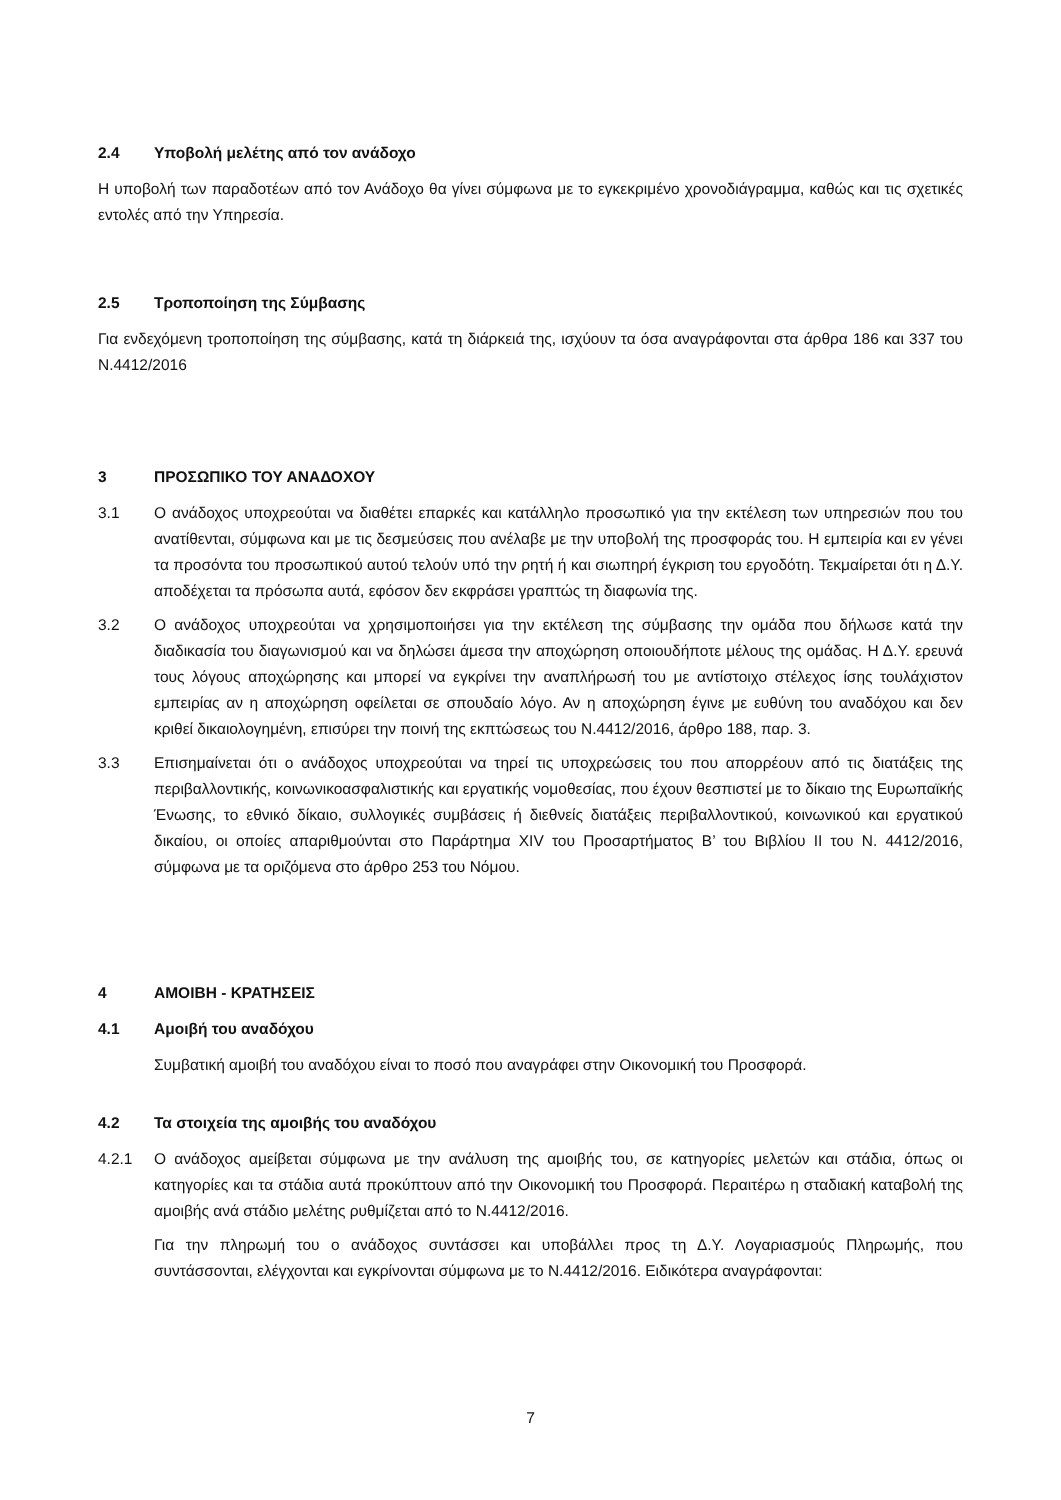2.4 Υποβολή μελέτης από τον ανάδοχο
Η υποβολή των παραδοτέων από τον Ανάδοχο θα γίνει σύμφωνα με το εγκεκριμένο χρονοδιάγραμμα, καθώς και τις σχετικές εντολές από την Υπηρεσία.
2.5 Τροποποίηση της Σύμβασης
Για ενδεχόμενη τροποποίηση της σύμβασης, κατά τη διάρκειά της, ισχύουν τα όσα αναγράφονται στα άρθρα 186 και 337 του Ν.4412/2016
3 ΠΡΟΣΩΠΙΚΟ ΤΟΥ ΑΝΑΔΟΧΟΥ
3.1 Ο ανάδοχος υποχρεούται να διαθέτει επαρκές και κατάλληλο προσωπικό για την εκτέλεση των υπηρεσιών που του ανατίθενται, σύμφωνα και με τις δεσμεύσεις που ανέλαβε με την υποβολή της προσφοράς του. Η εμπειρία και εν γένει τα προσόντα του προσωπικού αυτού τελούν υπό την ρητή ή και σιωπηρή έγκριση του εργοδότη. Τεκμαίρεται ότι η Δ.Υ. αποδέχεται τα πρόσωπα αυτά, εφόσον δεν εκφράσει γραπτώς τη διαφωνία της.
3.2 Ο ανάδοχος υποχρεούται να χρησιμοποιήσει για την εκτέλεση της σύμβασης την ομάδα που δήλωσε κατά την διαδικασία του διαγωνισμού και να δηλώσει άμεσα την αποχώρηση οποιουδήποτε μέλους της ομάδας. Η Δ.Υ. ερευνά τους λόγους αποχώρησης και μπορεί να εγκρίνει την αναπλήρωσή του με αντίστοιχο στέλεχος ίσης τουλάχιστον εμπειρίας αν η αποχώρηση οφείλεται σε σπουδαίο λόγο. Αν η αποχώρηση έγινε με ευθύνη του αναδόχου και δεν κριθεί δικαιολογημένη, επισύρει την ποινή της εκπτώσεως του Ν.4412/2016, άρθρο 188, παρ. 3.
3.3 Επισημαίνεται ότι ο ανάδοχος υποχρεούται να τηρεί τις υποχρεώσεις του που απορρέουν από τις διατάξεις της περιβαλλοντικής, κοινωνικοασφαλιστικής και εργατικής νομοθεσίας, που έχουν θεσπιστεί με το δίκαιο της Ευρωπαϊκής Ένωσης, το εθνικό δίκαιο, συλλογικές συμβάσεις ή διεθνείς διατάξεις περιβαλλοντικού, κοινωνικού και εργατικού δικαίου, οι οποίες απαριθμούνται στο Παράρτημα XIV του Προσαρτήματος Β’ του Βιβλίου ΙΙ του Ν. 4412/2016, σύμφωνα με τα οριζόμενα στο άρθρο 253 του Νόμου.
4 ΑΜΟΙΒΗ - ΚΡΑΤΗΣΕΙΣ
4.1 Αμοιβή του αναδόχου
Συμβατική αμοιβή του αναδόχου είναι το ποσό που αναγράφει στην Οικονομική του Προσφορά.
4.2 Τα στοιχεία της αμοιβής του αναδόχου
4.2.1 Ο ανάδοχος αμείβεται σύμφωνα με την ανάλυση της αμοιβής του, σε κατηγορίες μελετών και στάδια, όπως οι κατηγορίες και τα στάδια αυτά προκύπτουν από την Οικονομική του Προσφορά. Περαιτέρω η σταδιακή καταβολή της αμοιβής ανά στάδιο μελέτης ρυθμίζεται από το Ν.4412/2016.
Για την πληρωμή του ο ανάδοχος συντάσσει και υποβάλλει προς τη Δ.Υ. Λογαριασμούς Πληρωμής, που συντάσσονται, ελέγχονται και εγκρίνονται σύμφωνα με το Ν.4412/2016. Ειδικότερα αναγράφονται:
7